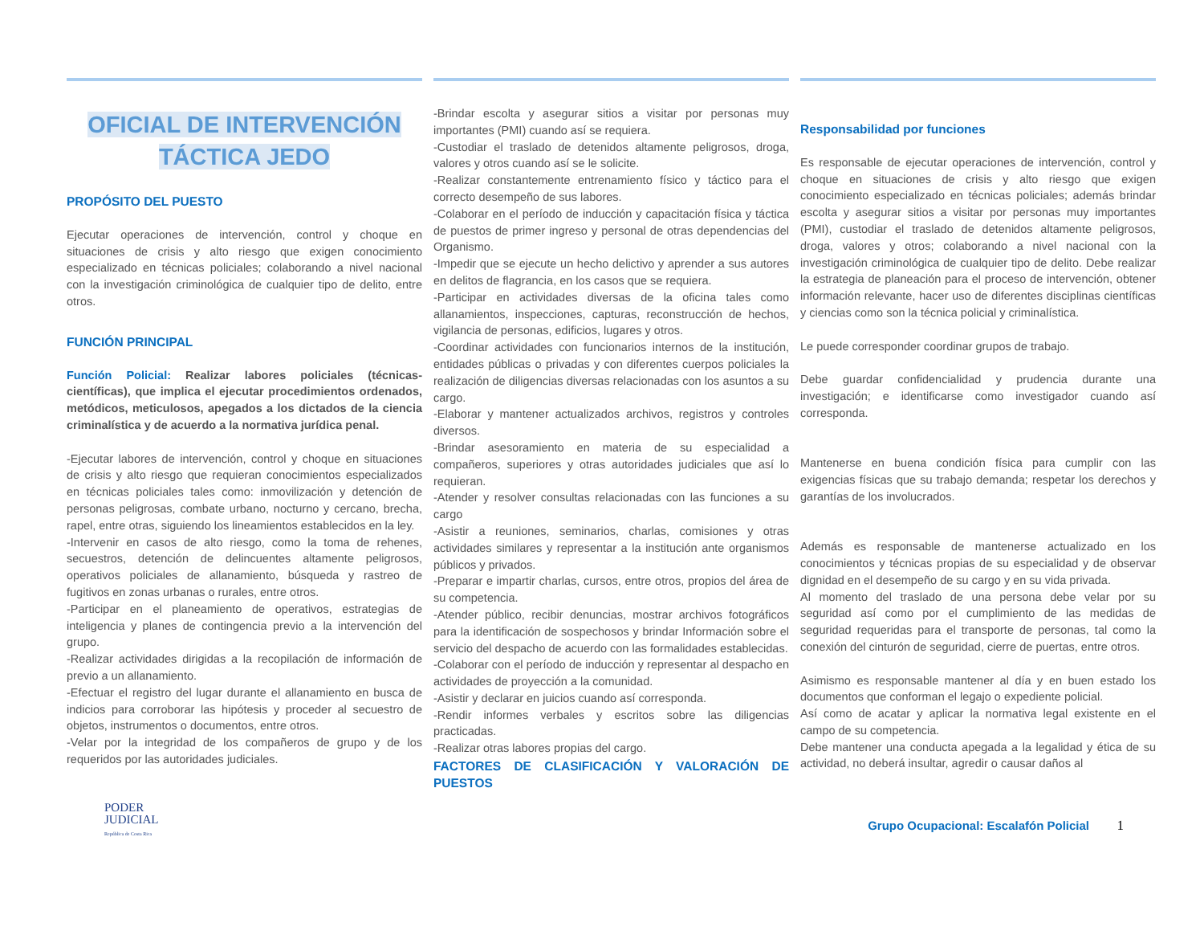OFICIAL DE INTERVENCIÓN
TÁCTICA JEDO
PROPÓSITO DEL PUESTO
Ejecutar operaciones de intervención, control y choque en situaciones de crisis y alto riesgo que exigen conocimiento especializado en técnicas policiales; colaborando a nivel nacional con la investigación criminológica de cualquier tipo de delito, entre otros.
FUNCIÓN PRINCIPAL
Función Policial: Realizar labores policiales (técnicas-científicas), que implica el ejecutar procedimientos ordenados, metódicos, meticulosos, apegados a los dictados de la ciencia criminalística y de acuerdo a la normativa jurídica penal.
-Ejecutar labores de intervención, control y choque en situaciones de crisis y alto riesgo que requieran conocimientos especializados en técnicas policiales tales como: inmovilización y detención de personas peligrosas, combate urbano, nocturno y cercano, brecha, rapel, entre otras, siguiendo los lineamientos establecidos en la ley.
-Intervenir en casos de alto riesgo, como la toma de rehenes, secuestros, detención de delincuentes altamente peligrosos, operativos policiales de allanamiento, búsqueda y rastreo de fugitivos en zonas urbanas o rurales, entre otros.
-Participar en el planeamiento de operativos, estrategias de inteligencia y planes de contingencia previo a la intervención del grupo.
-Realizar actividades dirigidas a la recopilación de información de previo a un allanamiento.
-Efectuar el registro del lugar durante el allanamiento en busca de indicios para corroborar las hipótesis y proceder al secuestro de objetos, instrumentos o documentos, entre otros.
-Velar por la integridad de los compañeros de grupo y de los requeridos por las autoridades judiciales.
-Brindar escolta y asegurar sitios a visitar por personas muy importantes (PMI) cuando así se requiera.
-Custodiar el traslado de detenidos altamente peligrosos, droga, valores y otros cuando así se le solicite.
-Realizar constantemente entrenamiento físico y táctico para el correcto desempeño de sus labores.
-Colaborar en el período de inducción y capacitación física y táctica de puestos de primer ingreso y personal de otras dependencias del Organismo.
-Impedir que se ejecute un hecho delictivo y aprender a sus autores en delitos de flagrancia, en los casos que se requiera.
-Participar en actividades diversas de la oficina tales como allanamientos, inspecciones, capturas, reconstrucción de hechos, vigilancia de personas, edificios, lugares y otros.
-Coordinar actividades con funcionarios internos de la institución, entidades públicas o privadas y con diferentes cuerpos policiales la realización de diligencias diversas relacionadas con los asuntos a su cargo.
-Elaborar y mantener actualizados archivos, registros y controles diversos.
-Brindar asesoramiento en materia de su especialidad a compañeros, superiores y otras autoridades judiciales que así lo requieran.
-Atender y resolver consultas relacionadas con las funciones a su cargo
-Asistir a reuniones, seminarios, charlas, comisiones y otras actividades similares y representar a la institución ante organismos públicos y privados.
-Preparar e impartir charlas, cursos, entre otros, propios del área de su competencia.
-Atender público, recibir denuncias, mostrar archivos fotográficos para la identificación de sospechosos y brindar Información sobre el servicio del despacho de acuerdo con las formalidades establecidas.
-Colaborar con el período de inducción y representar al despacho en actividades de proyección a la comunidad.
-Asistir y declarar en juicios cuando así corresponda.
-Rendir informes verbales y escritos sobre las diligencias practicadas.
-Realizar otras labores propias del cargo.
FACTORES DE CLASIFICACIÓN Y VALORACIÓN DE PUESTOS
Responsabilidad por funciones
Es responsable de ejecutar operaciones de intervención, control y choque en situaciones de crisis y alto riesgo que exigen conocimiento especializado en técnicas policiales; además brindar escolta y asegurar sitios a visitar por personas muy importantes (PMI), custodiar el traslado de detenidos altamente peligrosos, droga, valores y otros; colaborando a nivel nacional con la investigación criminológica de cualquier tipo de delito. Debe realizar la estrategia de planeación para el proceso de intervención, obtener información relevante, hacer uso de diferentes disciplinas científicas y ciencias como son la técnica policial y criminalística.
Le puede corresponder coordinar grupos de trabajo.
Debe guardar confidencialidad y prudencia durante una investigación; e identificarse como investigador cuando así corresponda.
Mantenerse en buena condición física para cumplir con las exigencias físicas que su trabajo demanda; respetar los derechos y garantías de los involucrados.
Además es responsable de mantenerse actualizado en los conocimientos y técnicas propias de su especialidad y de observar dignidad en el desempeño de su cargo y en su vida privada.
Al momento del traslado de una persona debe velar por su seguridad así como por el cumplimiento de las medidas de seguridad requeridas para el transporte de personas, tal como la conexión del cinturón de seguridad, cierre de puertas, entre otros.
Asimismo es responsable mantener al día y en buen estado los documentos que conforman el legajo o expediente policial.
Así como de acatar y aplicar la normativa legal existente en el campo de su competencia.
Debe mantener una conducta apegada a la legalidad y ética de su actividad, no deberá insultar, agredir o causar daños al
PODER
JUDICIAL
República de Costa Rica
Grupo Ocupacional: Escalafón Policial 1